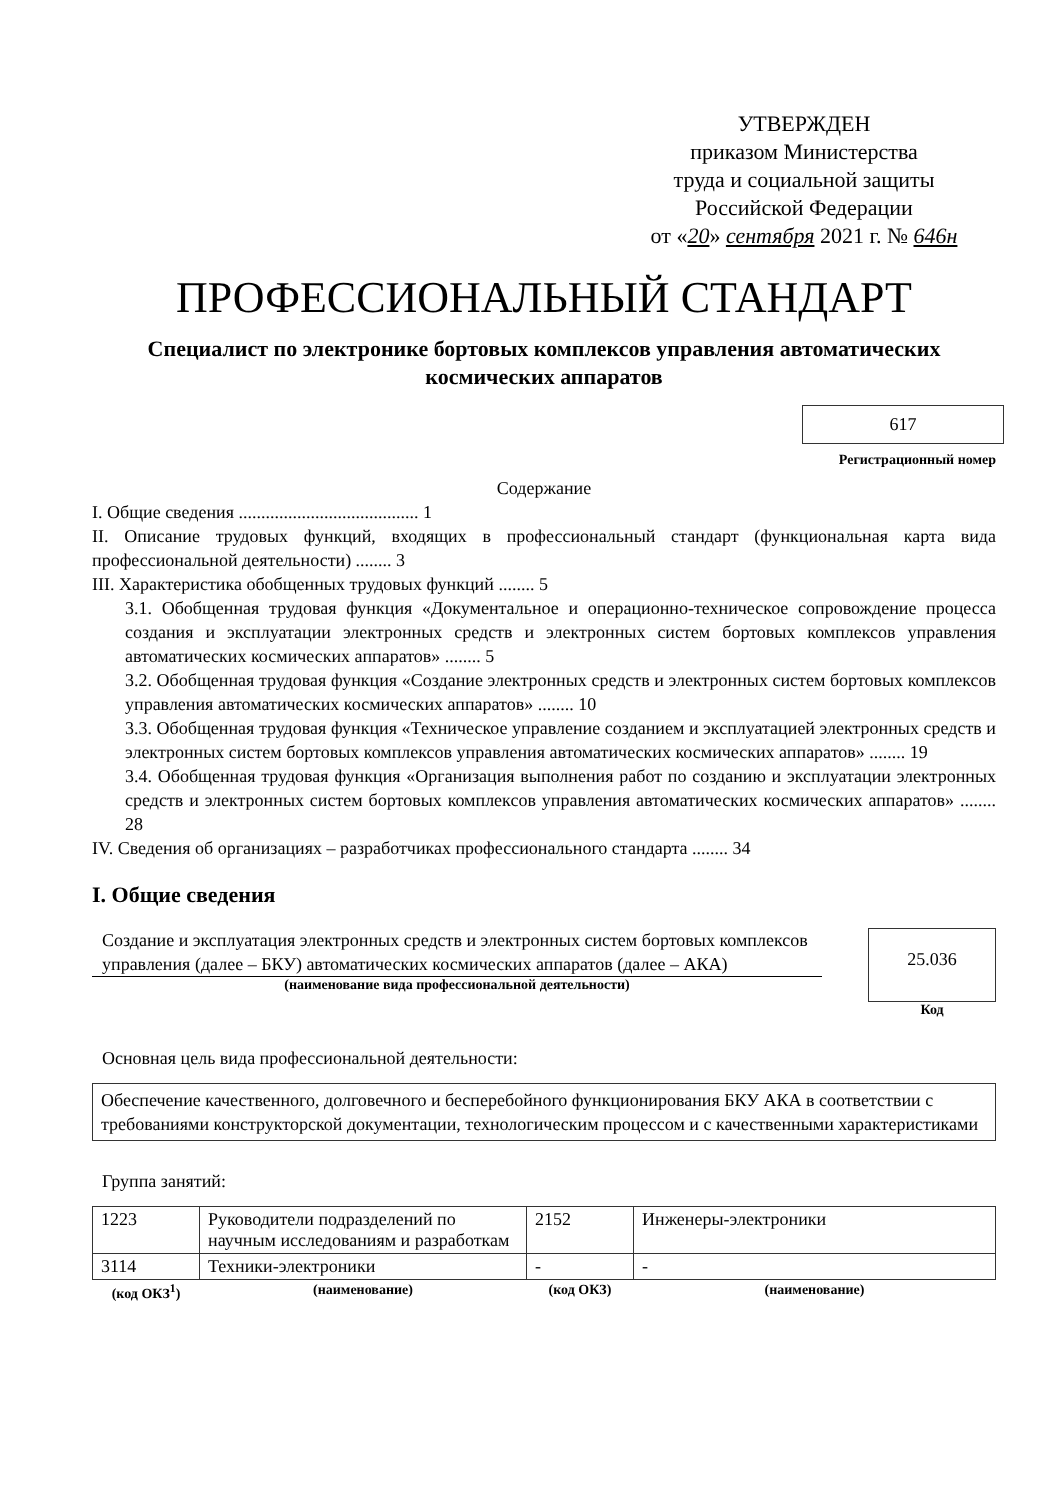УТВЕРЖДЕН
приказом Министерства
труда и социальной защиты
Российской Федерации
от «20» сентября 2021 г. № 646н
ПРОФЕССИОНАЛЬНЫЙ СТАНДАРТ
Специалист по электронике бортовых комплексов управления автоматических космических аппаратов
617
Регистрационный номер
Содержание
I. Общие сведения ........................................ 1
II. Описание трудовых функций, входящих в профессиональный стандарт (функциональная карта вида профессиональной деятельности) ........ 3
III. Характеристика обобщенных трудовых функций ........ 5
3.1. Обобщенная трудовая функция «Документальное и операционно-техническое сопровождение процесса создания и эксплуатации электронных средств и электронных систем бортовых комплексов управления автоматических космических аппаратов» ........ 5
3.2. Обобщенная трудовая функция «Создание электронных средств и электронных систем бортовых комплексов управления автоматических космических аппаратов» ........ 10
3.3. Обобщенная трудовая функция «Техническое управление созданием и эксплуатацией электронных средств и электронных систем бортовых комплексов управления автоматических космических аппаратов» ........ 19
3.4. Обобщенная трудовая функция «Организация выполнения работ по созданию и эксплуатации электронных средств и электронных систем бортовых комплексов управления автоматических космических аппаратов» ........ 28
IV. Сведения об организациях – разработчиках профессионального стандарта ........ 34
I. Общие сведения
Создание и эксплуатация электронных средств и электронных систем бортовых комплексов управления (далее – БКУ) автоматических космических аппаратов (далее – АКА)
(наименование вида профессиональной деятельности)
25.036
Код
Основная цель вида профессиональной деятельности:
Обеспечение качественного, долговечного и бесперебойного функционирования БКУ АКА в соответствии с требованиями конструкторской документации, технологическим процессом и с качественными характеристиками
Группа занятий:
| 1223 | Руководители подразделений по научным исследованиям и разработкам | 2152 | Инженеры-электроники |
| 3114 | Техники-электроники | - | - |
| (код ОКЗ<sup>1</sup>) | (наименование) | (код ОКЗ) | (наименование) |